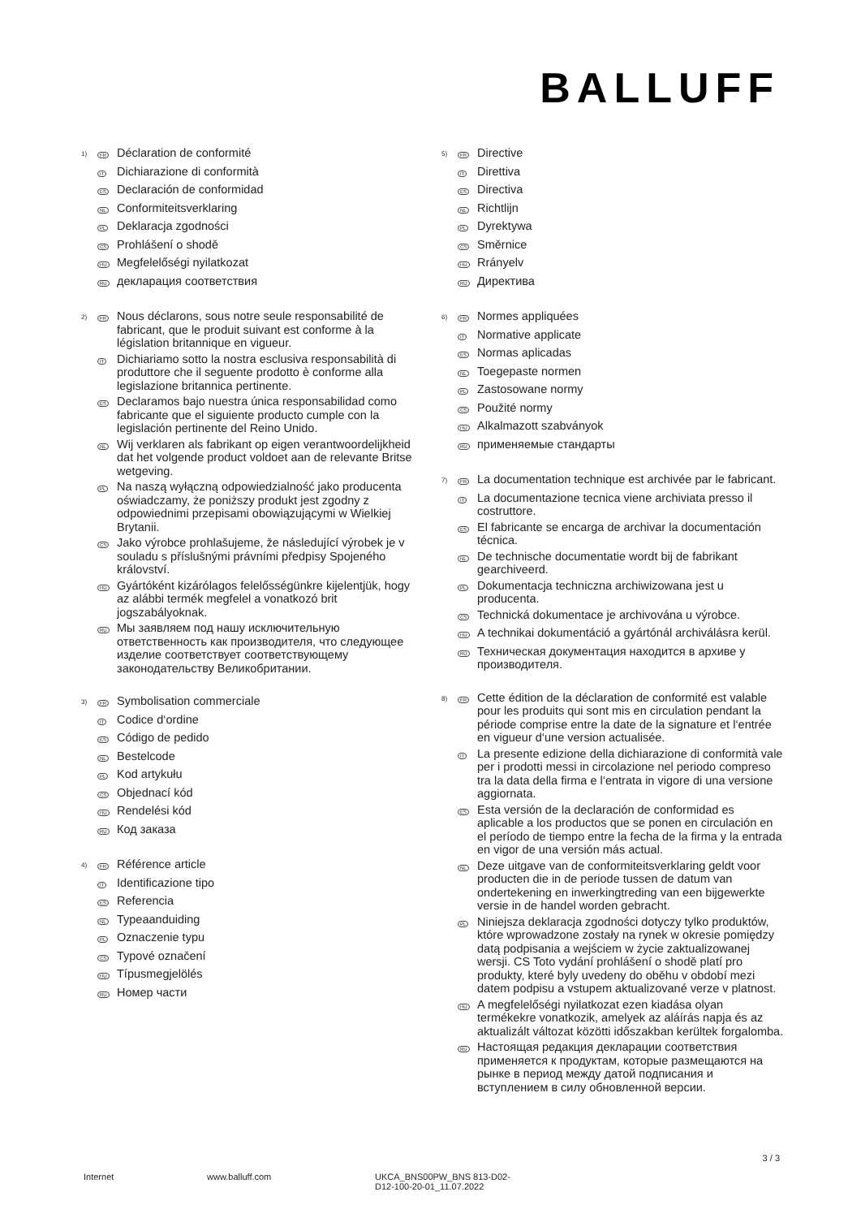BALLUFF
1)
FR
Déclaration de conformité
IT
Dichiarazione di conformità
ES
Declaración de conformidad
NL
Conformiteitsverklaring
PL
Deklaracja zgodności
CS
Prohlášení o shodě
HU
Megfelelőségi nyilatkozat
RU
декларация соответствия
2)
FR
Nous déclarons, sous notre seule responsabilité de fabricant, que le produit suivant est conforme à la législation britannique en vigueur.
IT
Dichiariamo sotto la nostra esclusiva responsabilità di produttore che il seguente prodotto è conforme alla legislazione britannica pertinente.
ES
Declaramos bajo nuestra única responsabilidad como fabricante que el siguiente producto cumple con la legislación pertinente del Reino Unido.
NL
Wij verklaren als fabrikant op eigen verantwoordelijkheid dat het volgende product voldoet aan de relevante Britse wetgeving.
PL
Na naszą wyłączną odpowiedzialność jako producenta oświadczamy, że poniższy produkt jest zgodny z odpowiednimi przepisami obowiązującymi w Wielkiej Brytanii.
CS
Jako výrobce prohlašujeme, že následující výrobek je v souladu s příslušnými právními předpisy Spojeného království.
HU
Gyártóként kizárólagos felelősségünkre kijelentjük, hogy az alábbi termék megfelel a vonatkozó brit jogszabályoknak.
RU
Мы заявляем под нашу исключительную ответственность как производителя, что следующее изделие соответствует соответствующему законодательству Великобритании.
3)
FR
Symbolisation commerciale
IT
Codice d‘ordine
ES
Código de pedido
NL
Bestelcode
PL
Kod artykułu
CS
Objednací kód
HU
Rendelési kód
RU
Код заказа
4)
FR
Référence article
IT
Identificazione tipo
ES
Referencia
NL
Typeaanduiding
PL
Oznaczenie typu
CS
Typové označení
HU
Típusmegjelölés
RU
Номер части
5)
FR
Directive
IT
Direttiva
ES
Directiva
NL
Richtlijn
PL
Dyrektywa
CS
Směrnice
HU
Rrányelv
RU
Директива
6)
FR
Normes appliquées
IT
Normative applicate
ES
Normas aplicadas
NL
Toegepaste normen
PL
Zastosowane normy
CS
Použité normy
HU
Alkalmazott szabványok
RU
применяемые стандарты
7)
FR
La documentation technique est archivée par le fabricant.
IT
La documentazione tecnica viene archiviata presso il costruttore.
ES
El fabricante se encarga de archivar la documentación técnica.
NL
De technische documentatie wordt bij de fabrikant gearchiveerd.
PL
Dokumentacja techniczna archiwizowana jest u producenta.
CS
Technická dokumentace je archivována u výrobce.
HU
A technikai dokumentáció a gyártónál archiválásra kerül.
RU
Техническая документация находится в архиве у производителя.
8)
FR
Cette édition de la déclaration de conformité est valable pour les produits qui sont mis en circulation pendant la période comprise entre la date de la signature et l‘entrée en vigueur d‘une version actualisée.
IT
La presente edizione della dichiarazione di conformità vale per i prodotti messi in circolazione nel periodo compreso tra la data della firma e l‘entrata in vigore di una versione aggiornata.
ES
Esta versión de la declaración de conformidad es aplicable a los productos que se ponen en circulación en el período de tiempo entre la fecha de la firma y la entrada en vigor de una versión más actual.
NL
Deze uitgave van de conformiteitsverklaring geldt voor producten die in de periode tussen de datum van ondertekening en inwerkingtreding van een bijgewerkte versie in de handel worden gebracht.
PL
Niniejsza deklaracja zgodności dotyczy tylko produktów, które wprowadzone zostały na rynek w okresie pomiędzy datą podpisania a wejściem w życie zaktualizowanej wersji. CS Toto vydání prohlášení o shodě platí pro produkty, které byly uvedeny do oběhu v období mezi datem podpisu a vstupem aktualizované verze v platnost.
HU
A megfelelőségi nyilatkozat ezen kiadása olyan termékekre vonatkozik, amelyek az aláírás napja és az aktualizált változat közötti időszakban kerültek forgalomba.
RU
Настоящая редакция декларации соответствия применяется к продуктам, которые размещаются на рынке в период между датой подписания и вступлением в силу обновленной версии.
3 / 3
Internet www.balluff.com UKCA_BNS00PW_BNS 813-D02-D12-100-20-01_11.07.2022